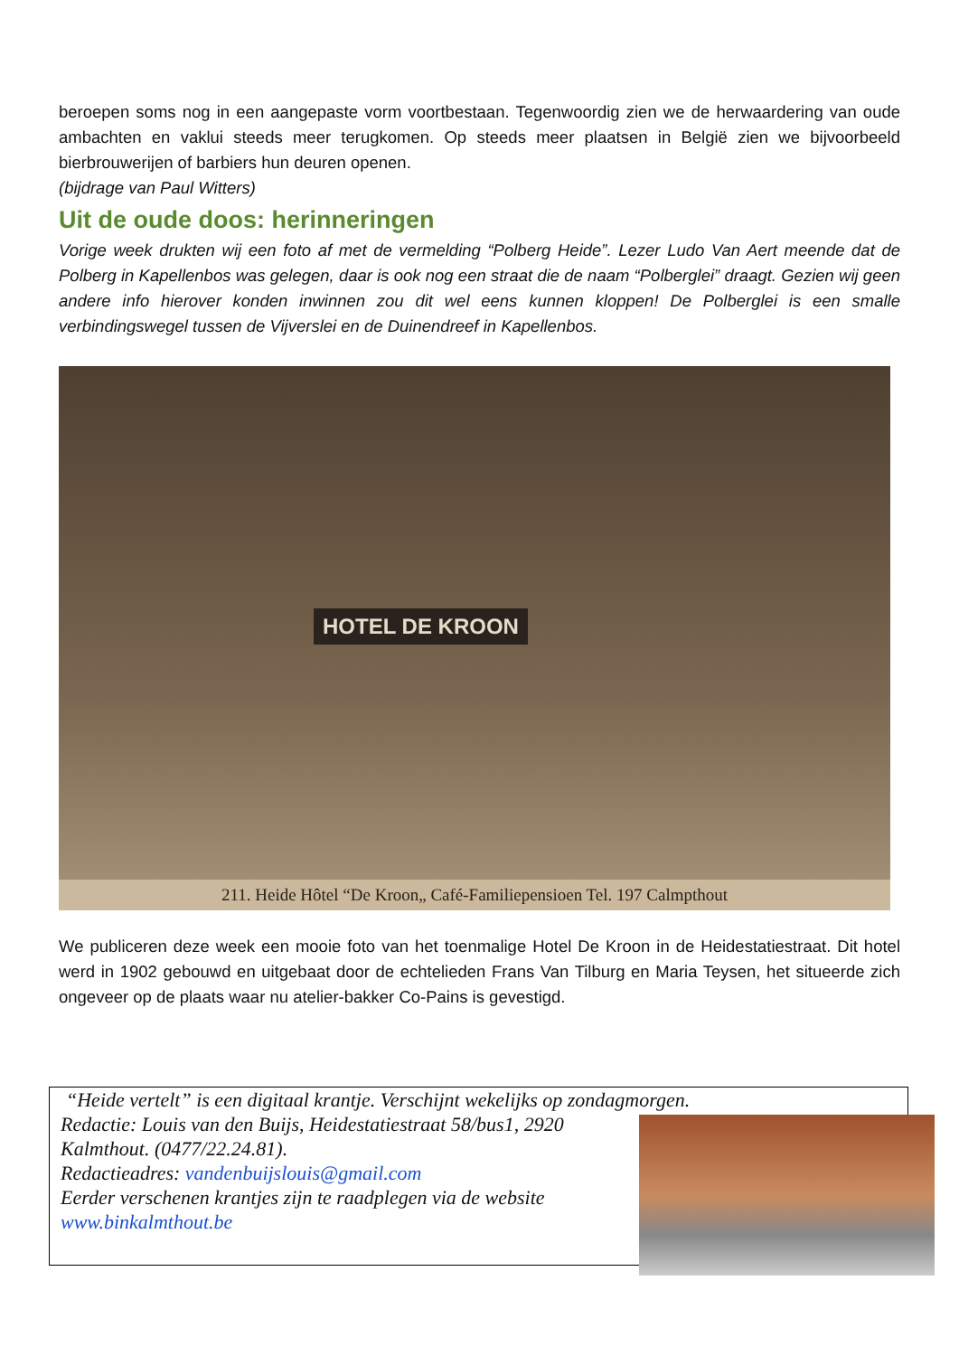beroepen soms nog in een aangepaste vorm voortbestaan. Tegenwoordig zien we de herwaardering van oude ambachten en vaklui steeds meer terugkomen. Op steeds meer plaatsen in België zien we bijvoorbeeld bierbrouwerijen of barbiers hun deuren openen.
(bijdrage van Paul Witters)
Uit de oude doos: herinneringen
Vorige week drukten wij een foto af met de vermelding “Polberg Heide”. Lezer Ludo Van Aert meende dat de Polberg in Kapellenbos was gelegen, daar is ook nog een straat die de naam “Polberglei” draagt. Gezien wij geen andere info hierover konden inwinnen zou dit wel eens kunnen kloppen! De Polberglei is een smalle verbindingswegel tussen de Vijverslei en de Duinendreef in Kapellenbos.
HOTEL DE KROON
211. Heide Hôtel “De Kroon„ Café-Familiepensioen Tel. 197 Calmpthout
We publiceren deze week een mooie foto van het toenmalige Hotel De Kroon in de Heidestatiestraat. Dit hotel werd in 1902 gebouwd en uitgebaat door de echtelieden Frans Van Tilburg en Maria Teysen, het situeerde zich ongeveer op de plaats waar nu atelier-bakker Co-Pains is gevestigd.
“Heide vertelt” is een digitaal krantje. Verschijnt wekelijks op zondagmorgen.
Redactie: Louis van den Buijs, Heidestatiestraat 58/bus1, 2920 Kalmthout. (0477/22.24.81).
Redactieadres: vandenbuijslouis@gmail.com
Eerder verschenen krantjes zijn te raadplegen via de website www.binkalmthout.be